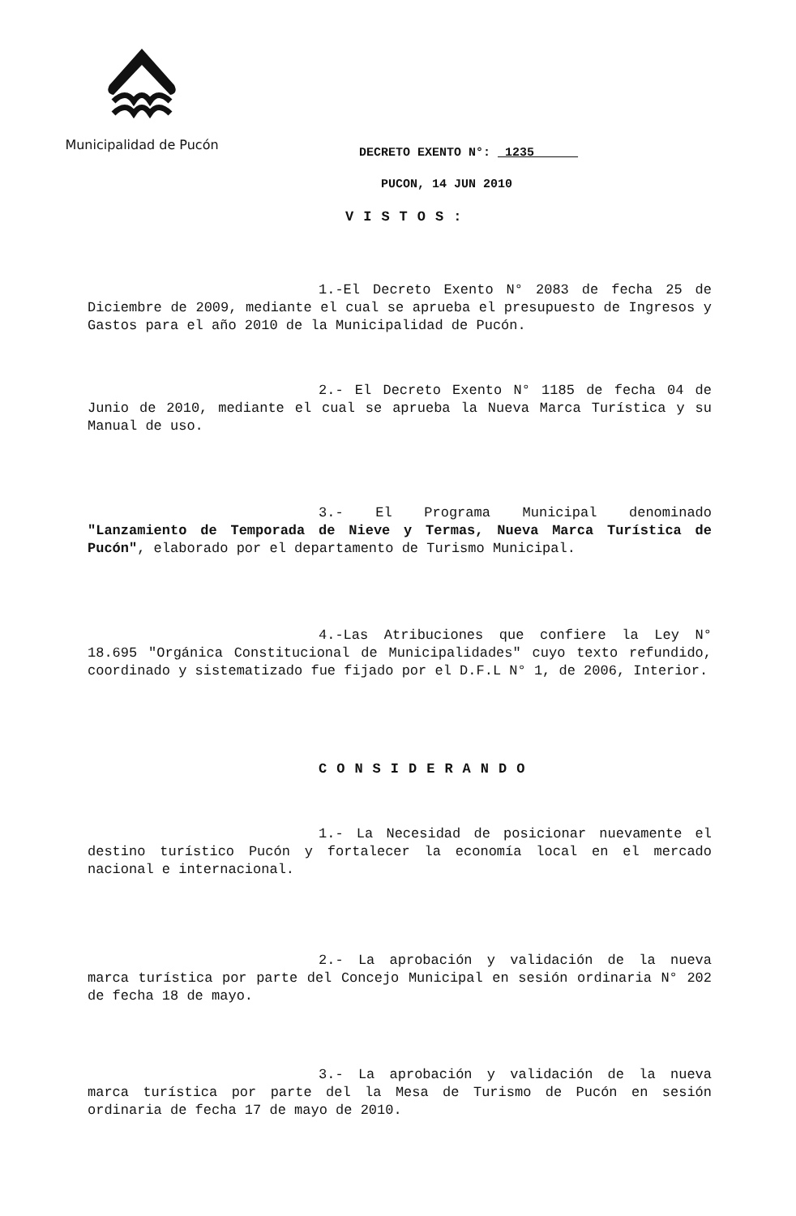Municipalidad de Pucón
DECRETO EXENTO N°: 1235
PUCON, 14 JUN 2010
VISTOS:
1.-El Decreto Exento N° 2083 de fecha 25 de Diciembre de 2009, mediante el cual se aprueba el presupuesto de Ingresos y Gastos para el año 2010 de la Municipalidad de Pucón.
2.- El Decreto Exento N° 1185 de fecha 04 de Junio de 2010, mediante el cual se aprueba la Nueva Marca Turística y su Manual de uso.
3.- El Programa Municipal denominado "Lanzamiento de Temporada de Nieve y Termas, Nueva Marca Turística de Pucón", elaborado por el departamento de Turismo Municipal.
4.-Las Atribuciones que confiere la Ley N° 18.695 "Orgánica Constitucional de Municipalidades" cuyo texto refundido, coordinado y sistematizado fue fijado por el D.F.L N° 1, de 2006, Interior.
CONSIDERANDO
1.- La Necesidad de posicionar nuevamente el destino turístico Pucón y fortalecer la economía local en el mercado nacional e internacional.
2.- La aprobación y validación de la nueva marca turística por parte del Concejo Municipal en sesión ordinaria N° 202 de fecha 18 de mayo.
3.- La aprobación y validación de la nueva marca turística por parte del la Mesa de Turismo de Pucón en sesión ordinaria de fecha 17 de mayo de 2010.